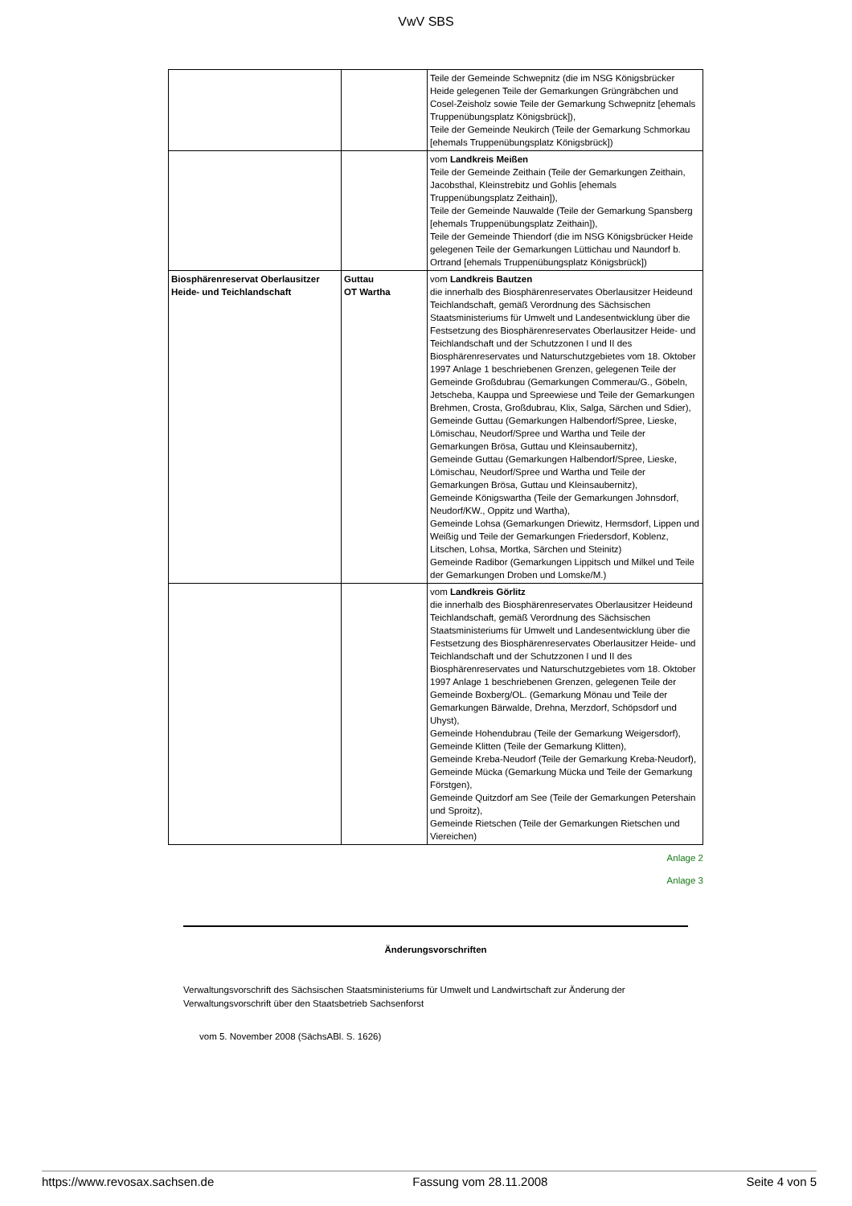VwV SBS
| | | Teile der Gemeinde Schwepnitz (die im NSG Königsbrücker Heide gelegenen Teile der Gemarkungen Grüngräbchen und Cosel-Zeisholz sowie Teile der Gemarkung Schwepnitz [ehemals Truppenübungsplatz Königsbrück]), Teile der Gemeinde Neukirch (Teile der Gemarkung Schmorkau [ehemals Truppenübungsplatz Königsbrück]) |
| | | vom Landkreis Meißen Teile der Gemeinde Zeithain (Teile der Gemarkungen Zeithain, Jacobsthal, Kleinstrebitz und Gohlis [ehemals Truppenübungsplatz Zeithain]), Teile der Gemeinde Nauwalde (Teile der Gemarkung Spansberg [ehemals Truppenübungsplatz Zeithain]), Teile der Gemeinde Thiendorf (die im NSG Königsbrücker Heide gelegenen Teile der Gemarkungen Lüttichau und Naundorf b. Ortrand [ehemals Truppenübungsplatz Königsbrück]) |
| Biosphärenreservat Oberlausitzer Heide- und Teichlandschaft | Guttau OT Wartha | vom Landkreis Bautzen die innerhalb des Biosphärenreservates Oberlausitzer Heideund Teichlandschaft, gemäß Verordnung des Sächsischen Staatsministeriums für Umwelt und Landesentwicklung über die Festsetzung des Biosphärenreservates Oberlausitzer Heide- und Teichlandschaft und der Schutzzonen I und II des Biosphärenreservates und Naturschutzgebietes vom 18. Oktober 1997 Anlage 1 beschriebenen Grenzen, gelegenen Teile der Gemeinde Großdubrau (Gemarkungen Commerau/G., Göbeln, Jetscheba, Kauppa und Spreewiese und Teile der Gemarkungen Brehmen, Crosta, Großdubrau, Klix, Salga, Särchen und Sdier), Gemeinde Guttau (Gemarkungen Halbendorf/Spree, Lieske, Lömischau, Neudorf/Spree und Wartha und Teile der Gemarkungen Brösa, Guttau und Kleinsaubernitz), Gemeinde Guttau (Gemarkungen Halbendorf/Spree, Lieske, Lömischau, Neudorf/Spree und Wartha und Teile der Gemarkungen Brösa, Guttau und Kleinsaubernitz), Gemeinde Königswartha (Teile der Gemarkungen Johnsdorf, Neudorf/KW., Oppitz und Wartha), Gemeinde Lohsa (Gemarkungen Driewitz, Hermsdorf, Lippen und Weißig und Teile der Gemarkungen Friedersdorf, Koblenz, Litschen, Lohsa, Mortka, Särchen und Steinitz) Gemeinde Radibor (Gemarkungen Lippitsch und Milkel und Teile der Gemarkungen Droben und Lomske/M.) |
| | | vom Landkreis Görlitz die innerhalb des Biosphärenreservates Oberlausitzer Heideund Teichlandschaft, gemäß Verordnung des Sächsischen Staatsministeriums für Umwelt und Landesentwicklung über die Festsetzung des Biosphärenreservates Oberlausitzer Heide- und Teichlandschaft und der Schutzzonen I und II des Biosphärenreservates und Naturschutzgebietes vom 18. Oktober 1997 Anlage 1 beschriebenen Grenzen, gelegenen Teile der Gemeinde Boxberg/OL. (Gemarkung Mönau und Teile der Gemarkungen Bärwalde, Drehna, Merzdorf, Schöpsdorf und Uhyst), Gemeinde Hohendubrau (Teile der Gemarkung Weigersdorf), Gemeinde Klitten (Teile der Gemarkung Klitten), Gemeinde Kreba-Neudorf (Teile der Gemarkung Kreba-Neudorf), Gemeinde Mücka (Gemarkung Mücka und Teile der Gemarkung Förstgen), Gemeinde Quitzdorf am See (Teile der Gemarkungen Petershain und Sproitz), Gemeinde Rietschen (Teile der Gemarkungen Rietschen und Viereichen) |
Anlage 2
Anlage 3
Änderungsvorschriften
Verwaltungsvorschrift des Sächsischen Staatsministeriums für Umwelt und Landwirtschaft zur Änderung der Verwaltungsvorschrift über den Staatsbetrieb Sachsenforst
vom 5. November 2008 (SächsABl. S. 1626)
https://www.revosax.sachsen.de Fassung vom 28.11.2008 Seite 4 von 5